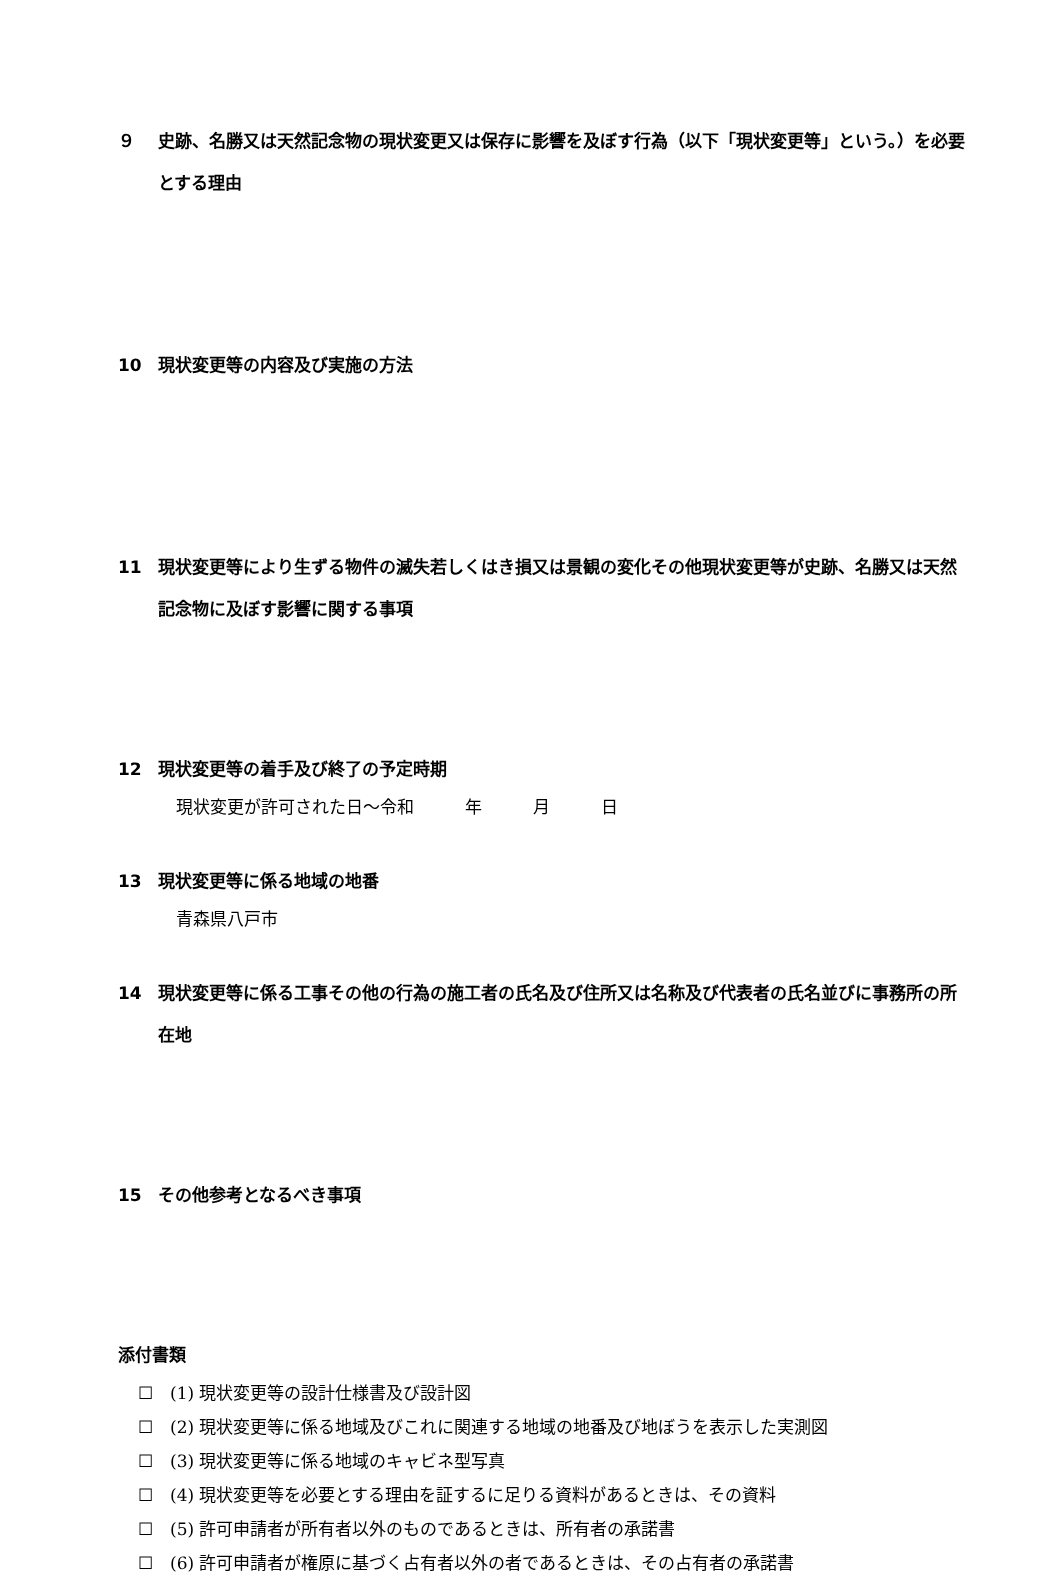９ 史跡、名勝又は天然記念物の現状変更又は保存に影響を及ぼす行為（以下「現状変更等」という。）を必要とする理由
10 現状変更等の内容及び実施の方法
11 現状変更等により生ずる物件の滅失若しくはき損又は景観の変化その他現状変更等が史跡、名勝又は天然記念物に及ぼす影響に関する事項
12 現状変更等の着手及び終了の予定時期
現状変更が許可された日～令和　　　年　　　月　　　日
13 現状変更等に係る地域の地番
青森県八戸市
14 現状変更等に係る工事その他の行為の施工者の氏名及び住所又は名称及び代表者の氏名並びに事務所の所在地
15 その他参考となるべき事項
添付書類
☐　(1) 現状変更等の設計仕様書及び設計図
☐　(2) 現状変更等に係る地域及びこれに関連する地域の地番及び地ぼうを表示した実測図
☐　(3) 現状変更等に係る地域のキャビネ型写真
☐　(4) 現状変更等を必要とする理由を証するに足りる資料があるときは、その資料
☐　(5) 許可申請者が所有者以外のものであるときは、所有者の承諾書
☐　(6) 許可申請者が権原に基づく占有者以外の者であるときは、その占有者の承諾書